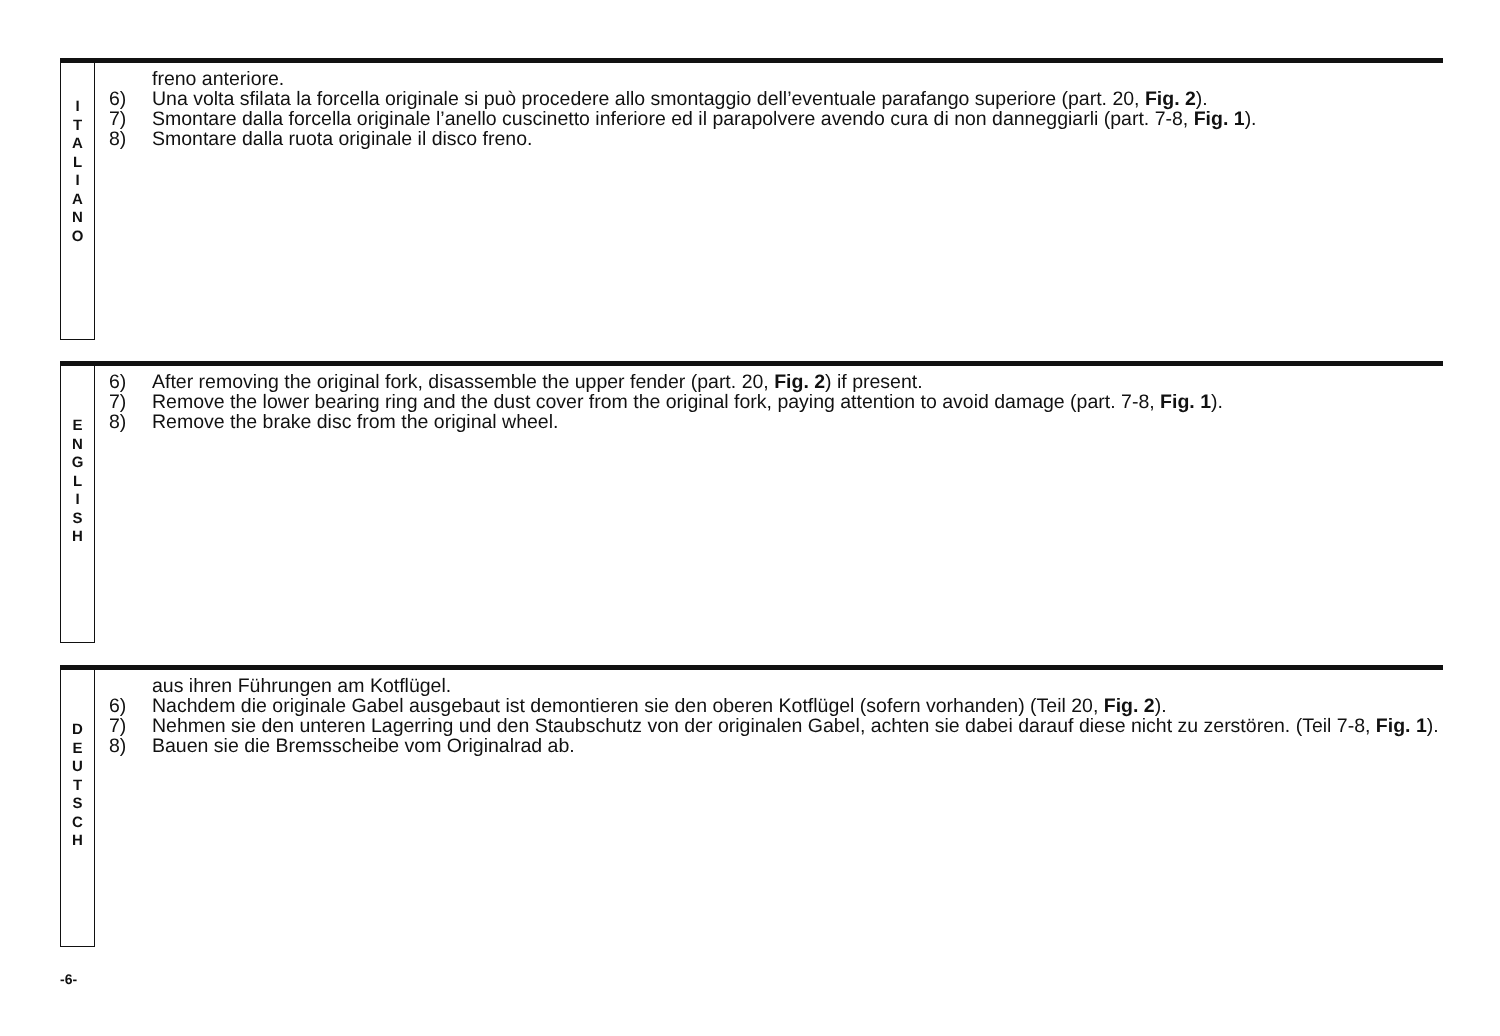I
T
A
L
I
A
N
O
freno anteriore.
6) Una volta sfilata la forcella originale si può procedere allo smontaggio dell’eventuale parafango superiore (part. 20, Fig. 2).
7) Smontare dalla forcella originale l’anello cuscinetto inferiore ed il parapolvere avendo cura di non danneggiarli (part. 7-8, Fig. 1).
8) Smontare dalla ruota originale il disco freno.
E
N
G
L
I
S
H
6) After removing the original fork, disassemble the upper fender (part. 20, Fig. 2) if present.
7) Remove the lower bearing ring and the dust cover from the original fork, paying attention to avoid damage (part. 7-8, Fig. 1).
8) Remove the brake disc from the original wheel.
D
E
U
T
S
C
H
aus ihren Führungen am Kotflügel.
6) Nachdem die originale Gabel ausgebaut ist demontieren sie den oberen Kotflügel (sofern vorhanden) (Teil 20, Fig. 2).
7) Nehmen sie den unteren Lagerring und den Staubschutz von der originalen Gabel, achten sie dabei darauf diese nicht zu zerstören. (Teil 7-8, Fig. 1).
8) Bauen sie die Bremsscheibe vom Originalrad ab.
-6-